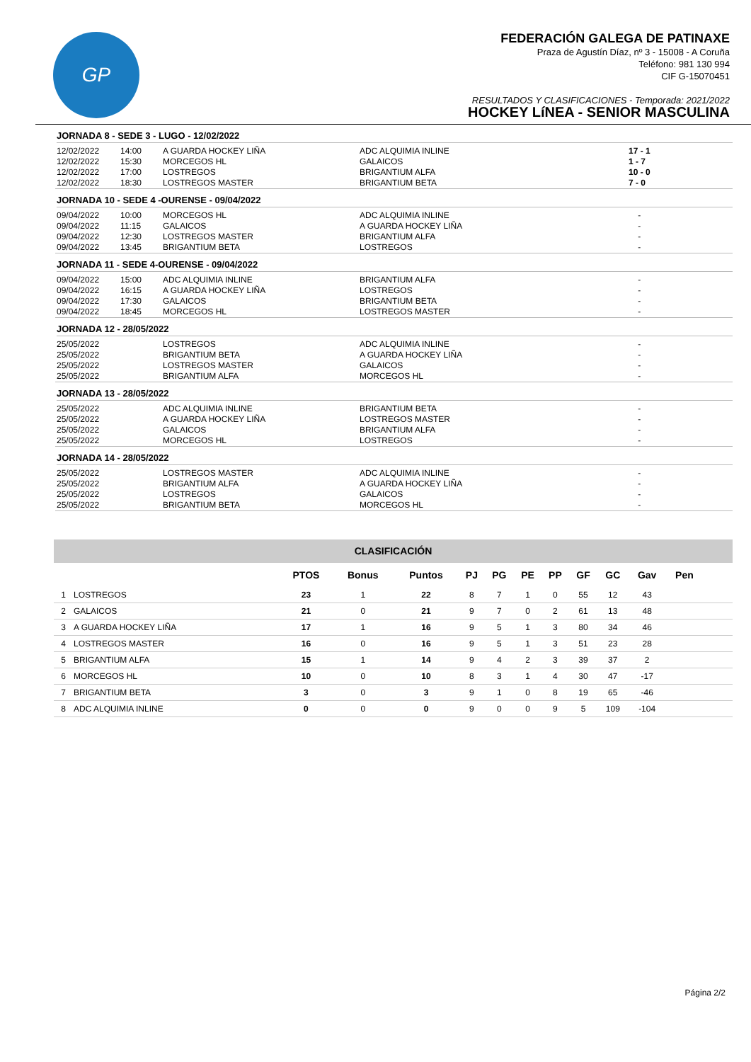GP
FEDERACIÓN GALEGA DE PATINAXE
Praza de Agustín Díaz, nº 3 - 15008 - A Coruña
Teléfono: 981 130 994
CIF G-15070451
RESULTADOS Y CLASIFICACIONES - Temporada: 2021/2022
HOCKEY LíNEA - SENIOR MASCULINA
JORNADA 8 - SEDE 3 - LUGO - 12/02/2022
| 12/02/2022 | 14:00 | A GUARDA HOCKEY LIÑA | ADC ALQUIMIA INLINE | 17 - 1 |
| 12/02/2022 | 15:30 | MORCEGOS HL | GALAICOS | 1 - 7 |
| 12/02/2022 | 17:00 | LOSTREGOS | BRIGANTIUM ALFA | 10 - 0 |
| 12/02/2022 | 18:30 | LOSTREGOS MASTER | BRIGANTIUM BETA | 7 - 0 |
JORNADA 10 - SEDE 4 -OURENSE - 09/04/2022
| 09/04/2022 | 10:00 | MORCEGOS HL | ADC ALQUIMIA INLINE | - |
| 09/04/2022 | 11:15 | GALAICOS | A GUARDA HOCKEY LIÑA | - |
| 09/04/2022 | 12:30 | LOSTREGOS MASTER | BRIGANTIUM ALFA | - |
| 09/04/2022 | 13:45 | BRIGANTIUM BETA | LOSTREGOS | - |
JORNADA 11 - SEDE 4-OURENSE - 09/04/2022
| 09/04/2022 | 15:00 | ADC ALQUIMIA INLINE | BRIGANTIUM ALFA | - |
| 09/04/2022 | 16:15 | A GUARDA HOCKEY LIÑA | LOSTREGOS | - |
| 09/04/2022 | 17:30 | GALAICOS | BRIGANTIUM BETA | - |
| 09/04/2022 | 18:45 | MORCEGOS HL | LOSTREGOS MASTER | - |
JORNADA 12 - 28/05/2022
| 25/05/2022 | | LOSTREGOS | ADC ALQUIMIA INLINE | - |
| 25/05/2022 | | BRIGANTIUM BETA | A GUARDA HOCKEY LIÑA | - |
| 25/05/2022 | | LOSTREGOS MASTER | GALAICOS | - |
| 25/05/2022 | | BRIGANTIUM ALFA | MORCEGOS HL | - |
JORNADA 13 - 28/05/2022
| 25/05/2022 | | ADC ALQUIMIA INLINE | BRIGANTIUM BETA | - |
| 25/05/2022 | | A GUARDA HOCKEY LIÑA | LOSTREGOS MASTER | - |
| 25/05/2022 | | GALAICOS | BRIGANTIUM ALFA | - |
| 25/05/2022 | | MORCEGOS HL | LOSTREGOS | - |
JORNADA 14 - 28/05/2022
| 25/05/2022 | | LOSTREGOS MASTER | ADC ALQUIMIA INLINE | - |
| 25/05/2022 | | BRIGANTIUM ALFA | A GUARDA HOCKEY LIÑA | - |
| 25/05/2022 | | LOSTREGOS | GALAICOS | - |
| 25/05/2022 | | BRIGANTIUM BETA | MORCEGOS HL | - |
| CLASIFICACIÓN | | | | | | | | | | | | | |
| | | PTOS | Bonus | Puntos | PJ | PG | PE | PP | GF | GC | Gav | Pen | |
| 1 | LOSTREGOS | 23 | 1 | 22 | 8 | 7 | 1 | 0 | 55 | 12 | 43 | | |
| 2 | GALAICOS | 21 | 0 | 21 | 9 | 7 | 0 | 2 | 61 | 13 | 48 | | |
| 3 | A GUARDA HOCKEY LIÑA | 17 | 1 | 16 | 9 | 5 | 1 | 3 | 80 | 34 | 46 | | |
| 4 | LOSTREGOS MASTER | 16 | 0 | 16 | 9 | 5 | 1 | 3 | 51 | 23 | 28 | | |
| 5 | BRIGANTIUM ALFA | 15 | 1 | 14 | 9 | 4 | 2 | 3 | 39 | 37 | 2 | | |
| 6 | MORCEGOS HL | 10 | 0 | 10 | 8 | 3 | 1 | 4 | 30 | 47 | -17 | | |
| 7 | BRIGANTIUM BETA | 3 | 0 | 3 | 9 | 1 | 0 | 8 | 19 | 65 | -46 | | |
| 8 | ADC ALQUIMIA INLINE | 0 | 0 | 0 | 9 | 0 | 0 | 9 | 5 | 109 | -104 | | |
Página 2/2